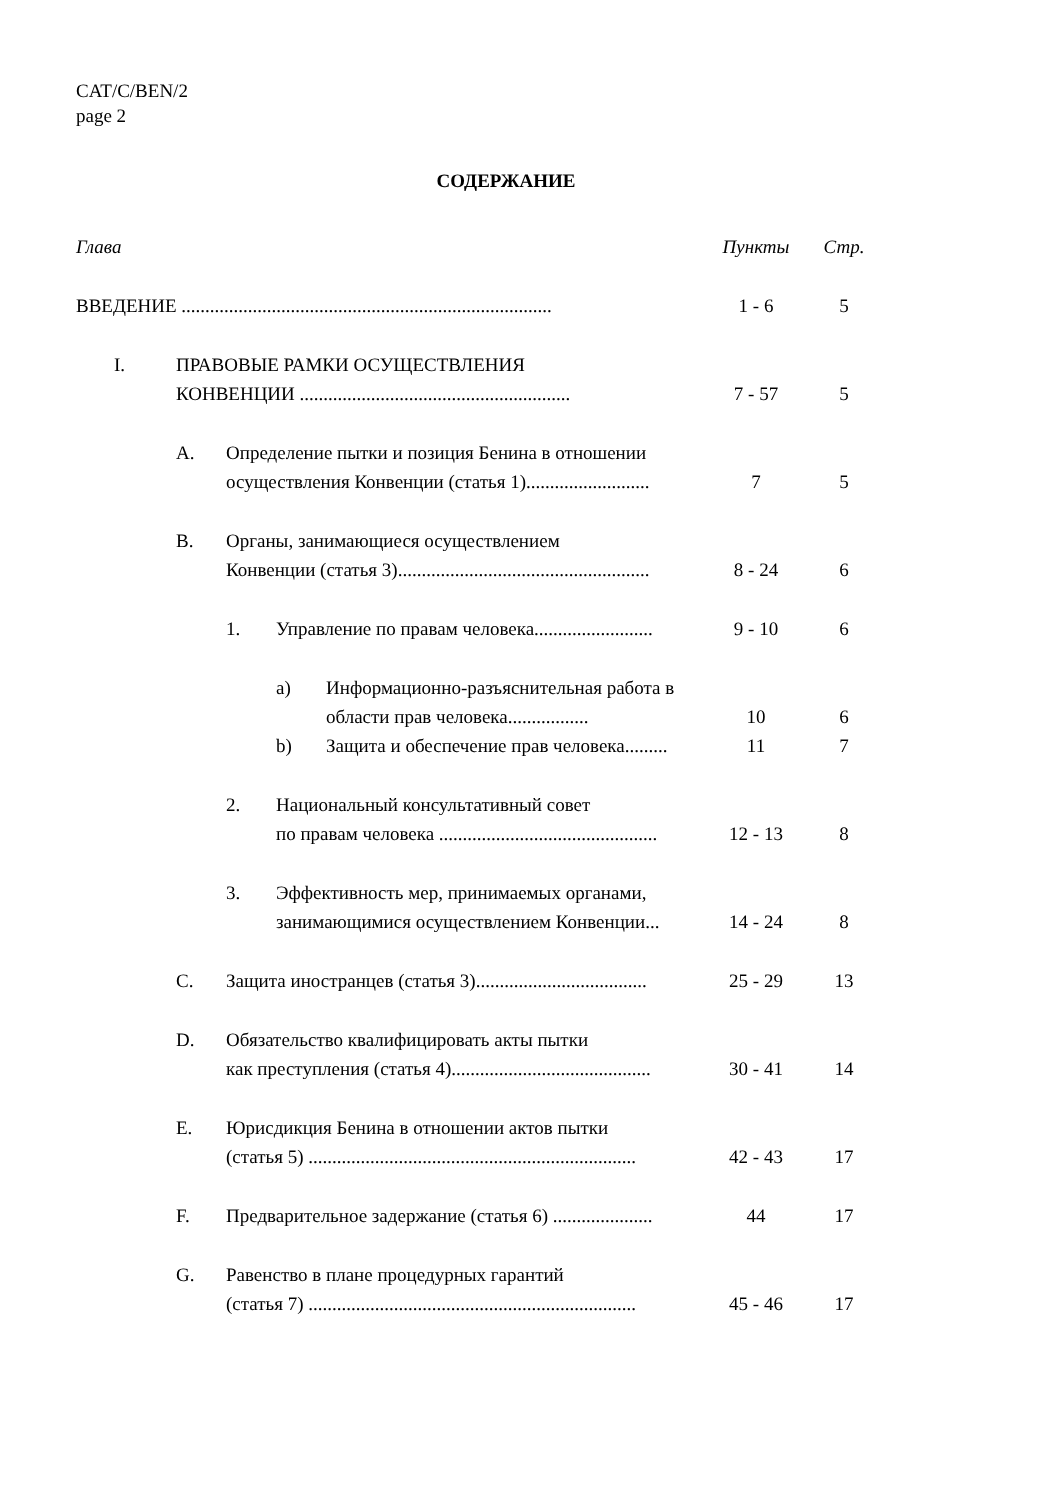CAT/C/BEN/2
page 2
СОДЕРЖАНИЕ
Глава Пункты Стр.
ВВЕДЕНИЕ ..............................................................................
1 - 6 5
I. ПРАВОВЫЕ РАМКИ ОСУЩЕСТВЛЕНИЯ
КОНВЕНЦИИ .........................................................
7 - 57
5
A. Определение пытки и позиция Бенина в отношении осуществления Конвенции (статья 1)..........................
7
5
B. Органы, занимающиеся осуществлением
Конвенции (статья 3).....................................................
8 - 24
6
1. Управление по правам человека.........................
9 - 10 6
a) Информационно-разъяснительная работа в области прав человека.................
10
6
b) Защита и обеспечение прав человека......... 11 7
2. Национальный консультативный совет
по правам человека ..............................................
12 - 13
8
3. Эффективность мер, принимаемых органами, занимающимися осуществлением Конвенции...
14 - 24
8
C. Защита иностранцев (статья 3)....................................
25 - 29 13
D. Обязательство квалифицировать акты пытки
как преступления (статья 4)..........................................
30 - 41
14
E. Юрисдикция Бенина в отношении актов пытки
(статья 5) .....................................................................
42 - 43
17
F. Предварительное задержание (статья 6) .....................
44 17
G. Равенство в плане процедурных гарантий
(статья 7) .....................................................................
45 - 46
17